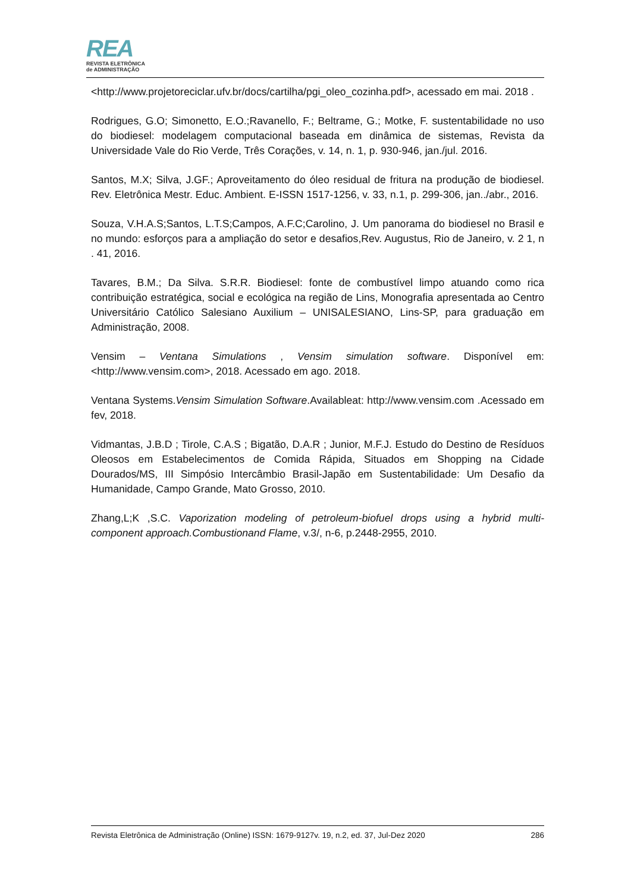REA
REVISTA ELETRÔNICA
de ADMINISTRAÇÃO
<http://www.projetoreciclar.ufv.br/docs/cartilha/pgi_oleo_cozinha.pdf>, acessado em mai. 2018 .
Rodrigues, G.O; Simonetto, E.O.;Ravanello, F.; Beltrame, G.; Motke, F. sustentabilidade no uso do biodiesel: modelagem computacional baseada em dinâmica de sistemas, Revista da Universidade Vale do Rio Verde, Três Corações, v. 14, n. 1, p. 930-946, jan./jul. 2016.
Santos, M.X; Silva, J.GF.; Aproveitamento do óleo residual de fritura na produção de biodiesel. Rev. Eletrônica Mestr. Educ. Ambient. E-ISSN 1517-1256, v. 33, n.1, p. 299-306, jan../abr., 2016.
Souza, V.H.A.S;Santos, L.T.S;Campos, A.F.C;Carolino, J. Um panorama do biodiesel no Brasil e no mundo: esforços para a ampliação do setor e desafios,Rev. Augustus, Rio de Janeiro, v. 2 1, n . 41, 2016.
Tavares, B.M.; Da Silva. S.R.R. Biodiesel: fonte de combustível limpo atuando como rica contribuição estratégica, social e ecológica na região de Lins, Monografia apresentada ao Centro Universitário Católico Salesiano Auxilium – UNISALESIANO, Lins-SP, para graduação em Administração, 2008.
Vensim – Ventana Simulations , Vensim simulation software. Disponível em:<http://www.vensim.com>, 2018. Acessado em ago. 2018.
Ventana Systems.Vensim Simulation Software.Availableat: http://www.vensim.com .Acessado em fev, 2018.
Vidmantas, J.B.D ; Tirole, C.A.S ; Bigatão, D.A.R ; Junior, M.F.J. Estudo do Destino de Resíduos Oleosos em Estabelecimentos de Comida Rápida, Situados em Shopping na Cidade Dourados/MS, III Simpósio Intercâmbio Brasil-Japão em Sustentabilidade: Um Desafio da Humanidade, Campo Grande, Mato Grosso, 2010.
Zhang,L;K ,S.C. Vaporization modeling of petroleum-biofuel drops using a hybrid multi-component approach.Combustionand Flame, v.3/, n-6, p.2448-2955, 2010.
Revista Eletrônica de Administração (Online) ISSN: 1679-9127v. 19, n.2, ed. 37, Jul-Dez 2020 286